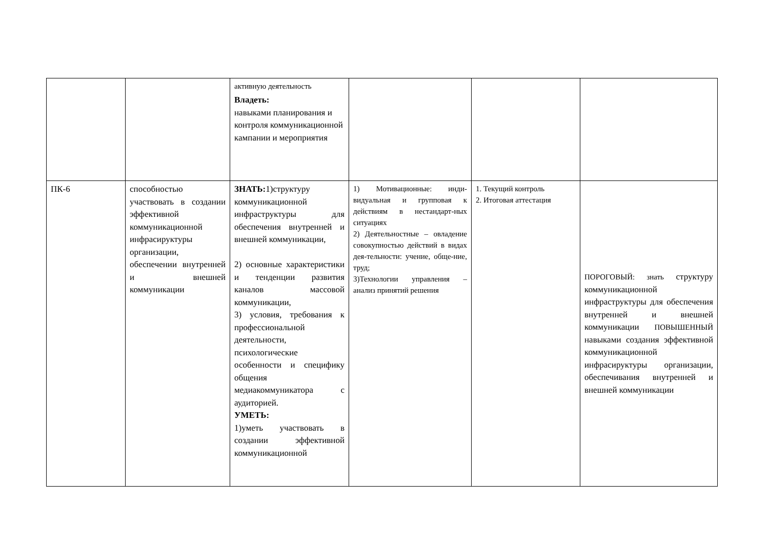| | | активную деятельность Владеть: навыками планирования и контроля коммуникационной кампании и мероприятия | | | |
| ПК-6 | способностью участвовать в создании эффективной коммуникационной инфрасируктуры организации, обеспечении внутренней и внешней коммуникации | ЗНАТЬ: 1)структуру коммуникационной инфраструктуры для обеспечения внутренней и внешней коммуникации, 2) основные характеристики и тенденции развития каналов массовой коммуникации, 3) условия, требования к профессиональной деятельности, психологические особенности и специфику общения медиакоммуникатора с аудиторией. УМЕТЬ: 1)уметь участвовать в создании эффективной коммуникационной | 1) Мотивационные: инди-видуальная и групповая к действиям в нестандарт-ных ситуациях 2) Деятельностные – овладение совокупностью действий в видах дея-тельности: учение, обще-ние, труд; 3)Технологии управления – анализ принятий решения | 1. Текущий контроль 2. Итоговая аттестация | ПОРОГОВЫЙ: знать структуру коммуникационной инфраструктуры для обеспечения внутренней и внешней коммуникации ПОВЫШЕННЫЙ навыками создания эффективной коммуникационной инфрасируктуры организации, обеспечивания внутренней и внешней коммуникации |